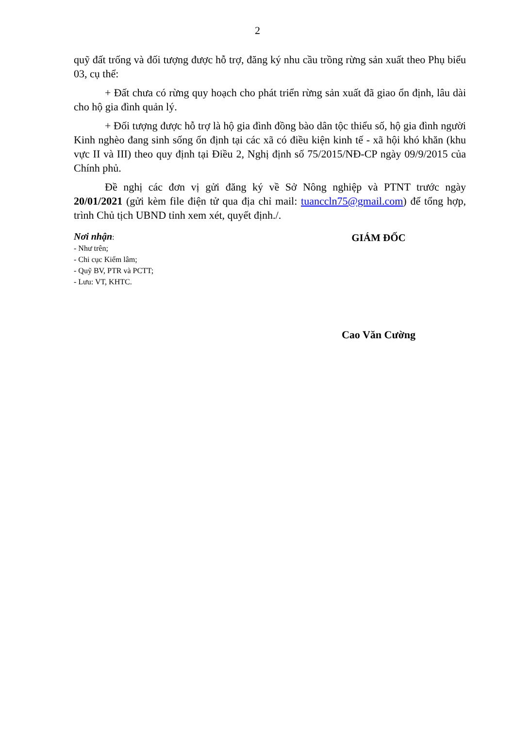2
quỹ đất trống và đối tượng được hỗ trợ, đăng ký nhu cầu trồng rừng sản xuất theo Phụ biểu 03, cụ thể:
+ Đất chưa có rừng quy hoạch cho phát triển rừng sản xuất đã giao ổn định, lâu dài cho hộ gia đình quản lý.
+ Đối tượng được hỗ trợ là hộ gia đình đồng bào dân tộc thiểu số, hộ gia đình người Kinh nghèo đang sinh sống ổn định tại các xã có điều kiện kinh tế - xã hội khó khăn (khu vực II và III) theo quy định tại Điều 2, Nghị định số 75/2015/NĐ-CP ngày 09/9/2015 của Chính phủ.
Đề nghị các đơn vị gửi đăng ký về Sở Nông nghiệp và PTNT trước ngày 20/01/2021 (gửi kèm file điện tử qua địa chỉ mail: tuanccln75@gmail.com) để tổng hợp, trình Chủ tịch UBND tỉnh xem xét, quyết định./.
Nơi nhận:
- Như trên;
- Chi cục Kiểm lâm;
- Quỹ BV, PTR và PCTT;
- Lưu: VT, KHTC.
GIÁM ĐỐC
Cao Văn Cường